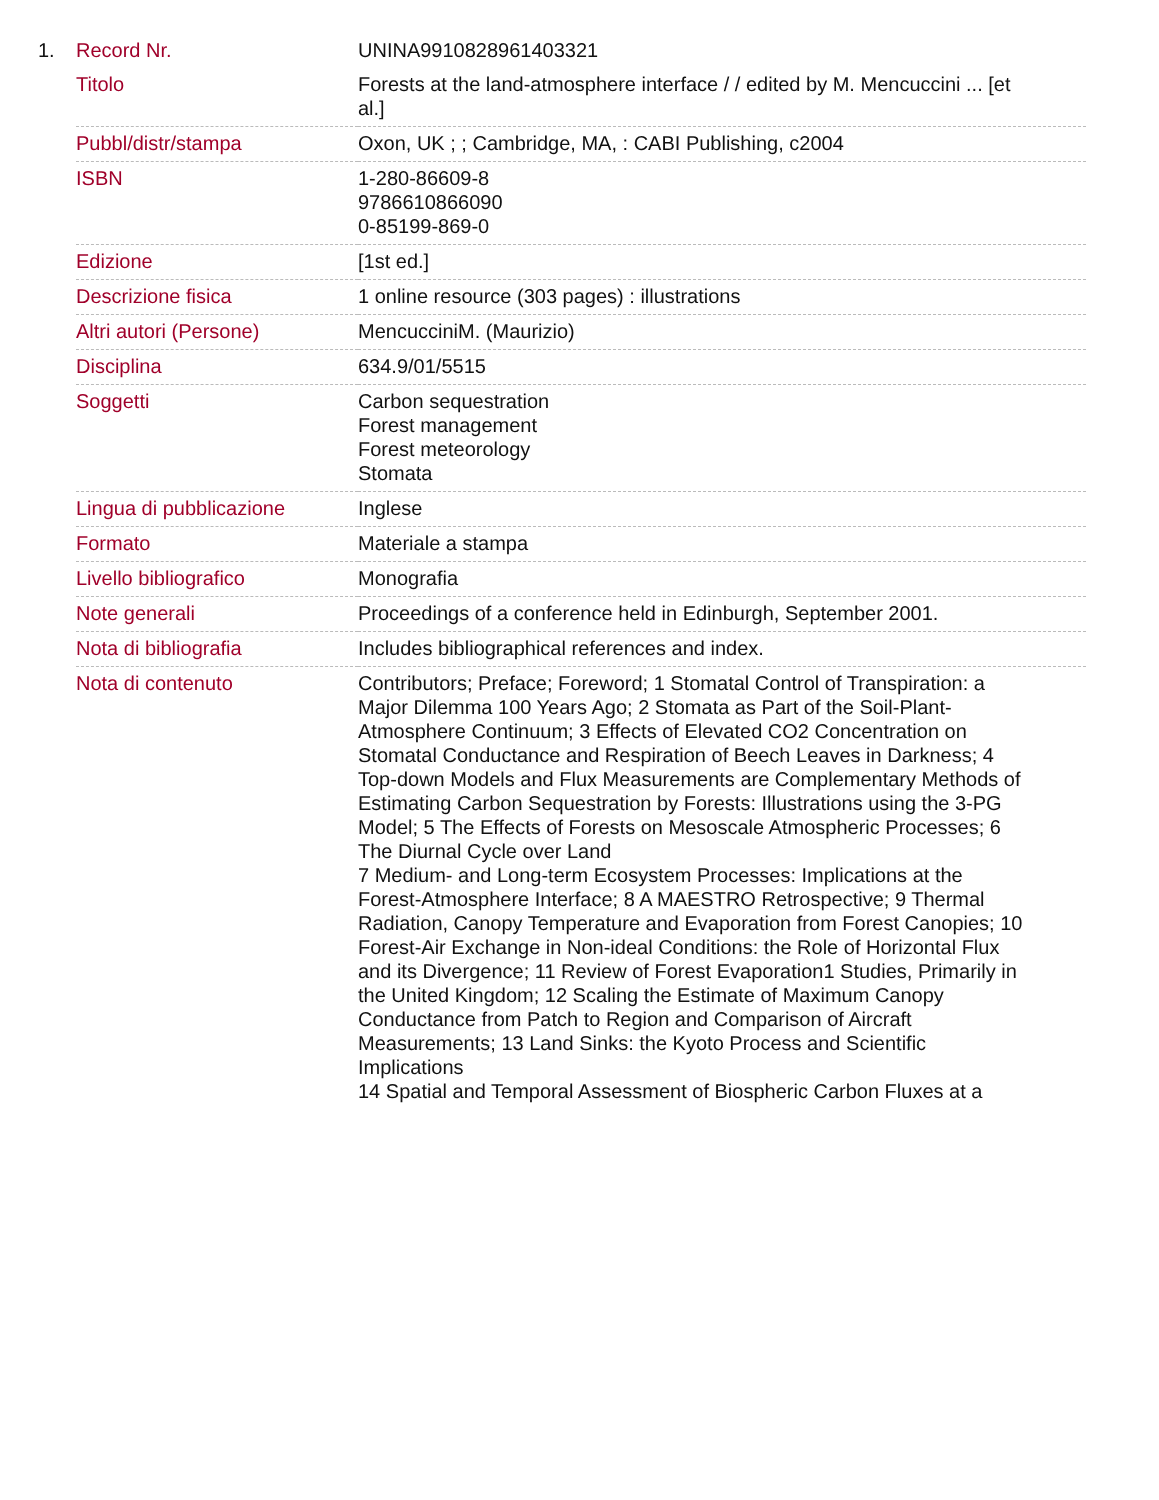1.
| Record Nr. | UNINA9910828961403321 |
| Titolo | Forests at the land-atmosphere interface / / edited by M. Mencuccini ... [et al.] |
| Pubbl/distr/stampa | Oxon, UK ; ; Cambridge, MA, : CABI Publishing, c2004 |
| ISBN | 1-280-86609-8 9786610866090 0-85199-869-0 |
| Edizione | [1st ed.] |
| Descrizione fisica | 1 online resource (303 pages) : illustrations |
| Altri autori (Persone) | MencucciniM. (Maurizio) |
| Disciplina | 634.9/01/5515 |
| Soggetti | Carbon sequestration Forest management Forest meteorology Stomata |
| Lingua di pubblicazione | Inglese |
| Formato | Materiale a stampa |
| Livello bibliografico | Monografia |
| Note generali | Proceedings of a conference held in Edinburgh, September 2001. |
| Nota di bibliografia | Includes bibliographical references and index. |
| Nota di contenuto | Contributors; Preface; Foreword; 1 Stomatal Control of Transpiration: a Major Dilemma 100 Years Ago; 2 Stomata as Part of the Soil-Plant-Atmosphere Continuum; 3 Effects of Elevated CO2 Concentration on Stomatal Conductance and Respiration of Beech Leaves in Darkness; 4 Top-down Models and Flux Measurements are Complementary Methods of Estimating Carbon Sequestration by Forests: Illustrations using the 3-PG Model; 5 The Effects of Forests on Mesoscale Atmospheric Processes; 6 The Diurnal Cycle over Land 7 Medium- and Long-term Ecosystem Processes: Implications at the Forest-Atmosphere Interface; 8 A MAESTRO Retrospective; 9 Thermal Radiation, Canopy Temperature and Evaporation from Forest Canopies; 10 Forest-Air Exchange in Non-ideal Conditions: the Role of Horizontal Flux and its Divergence; 11 Review of Forest Evaporation1 Studies, Primarily in the United Kingdom; 12 Scaling the Estimate of Maximum Canopy Conductance from Patch to Region and Comparison of Aircraft Measurements; 13 Land Sinks: the Kyoto Process and Scientific Implications 14 Spatial and Temporal Assessment of Biospheric Carbon Fluxes at a |